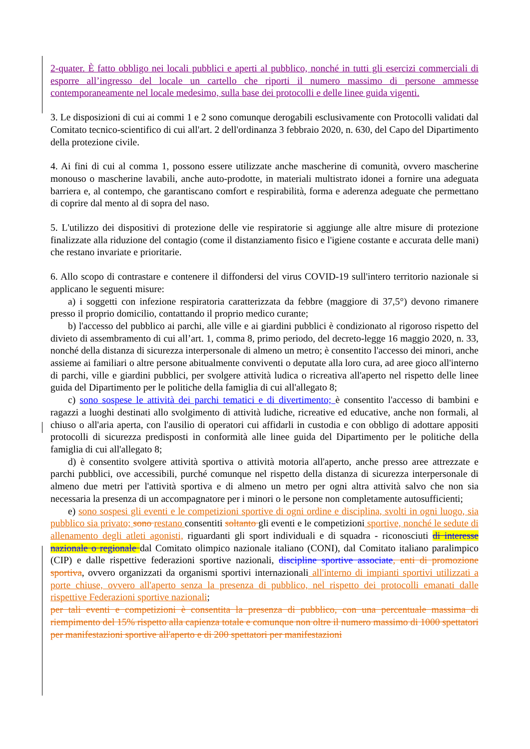2-quater. È fatto obbligo nei locali pubblici e aperti al pubblico, nonché in tutti gli esercizi commerciali di esporre all’ingresso del locale un cartello che riporti il numero massimo di persone ammesse contemporaneamente nel locale medesimo, sulla base dei protocolli e delle linee guida vigenti.
3. Le disposizioni di cui ai commi 1 e 2 sono comunque derogabili esclusivamente con Protocolli validati dal Comitato tecnico-scientifico di cui all'art. 2 dell'ordinanza 3 febbraio 2020, n. 630, del Capo del Dipartimento della protezione civile.
4. Ai fini di cui al comma 1, possono essere utilizzate anche mascherine di comunità, ovvero mascherine monouso o mascherine lavabili, anche auto-prodotte, in materiali multistrato idonei a fornire una adeguata barriera e, al contempo, che garantiscano comfort e respirabilità, forma e aderenza adeguate che permettano di coprire dal mento al di sopra del naso.
5. L'utilizzo dei dispositivi di protezione delle vie respiratorie si aggiunge alle altre misure di protezione finalizzate alla riduzione del contagio (come il distanziamento fisico e l'igiene costante e accurata delle mani) che restano invariate e prioritarie.
6. Allo scopo di contrastare e contenere il diffondersi del virus COVID-19 sull'intero territorio nazionale si applicano le seguenti misure:
a) i soggetti con infezione respiratoria caratterizzata da febbre (maggiore di 37,5°) devono rimanere presso il proprio domicilio, contattando il proprio medico curante;
b) l'accesso del pubblico ai parchi, alle ville e ai giardini pubblici è condizionato al rigoroso rispetto del divieto di assembramento di cui all’art. 1, comma 8, primo periodo, del decreto-legge 16 maggio 2020, n. 33, nonché della distanza di sicurezza interpersonale di almeno un metro; è consentito l'accesso dei minori, anche assieme ai familiari o altre persone abitualmente conviventi o deputate alla loro cura, ad aree gioco all'interno di parchi, ville e giardini pubblici, per svolgere attività ludica o ricreativa all'aperto nel rispetto delle linee guida del Dipartimento per le politiche della famiglia di cui all'allegato 8;
c) sono sospese le attività dei parchi tematici e di divertimento; è consentito l'accesso di bambini e ragazzi a luoghi destinati allo svolgimento di attività ludiche, ricreative ed educative, anche non formali, al chiuso o all'aria aperta, con l'ausilio di operatori cui affidarli in custodia e con obbligo di adottare appositi protocolli di sicurezza predisposti in conformità alle linee guida del Dipartimento per le politiche della famiglia di cui all'allegato 8;
d) è consentito svolgere attività sportiva o attività motoria all'aperto, anche presso aree attrezzate e parchi pubblici, ove accessibili, purché comunque nel rispetto della distanza di sicurezza interpersonale di almeno due metri per l'attività sportiva e di almeno un metro per ogni altra attività salvo che non sia necessaria la presenza di un accompagnatore per i minori o le persone non completamente autosufficienti;
e) sono sospesi gli eventi e le competizioni sportive di ogni ordine e disciplina, svolti in ogni luogo, sia pubblico sia privato; sono restano consentiti soltanto gli eventi e le competizioni sportive, nonché le sedute di allenamento degli atleti agonisti, riguardanti gli sport individuali e di squadra - riconosciuti di interesse nazionale o regionale dal Comitato olimpico nazionale italiano (CONI), dal Comitato italiano paralimpico (CIP) e dalle rispettive federazioni sportive nazionali, discipline sportive associate, enti di promozione sportiva, ovvero organizzati da organismi sportivi internazionali all'interno di impianti sportivi utilizzati a porte chiuse, ovvero all'aperto senza la presenza di pubblico, nel rispetto dei protocolli emanati dalle rispettive Federazioni sportive nazionali;
per tali eventi e competizioni è consentita la presenza di pubblico, con una percentuale massima di riempimento del 15% rispetto alla capienza totale e comunque non oltre il numero massimo di 1000 spettatori per manifestazioni sportive all'aperto e di 200 spettatori per manifestazioni